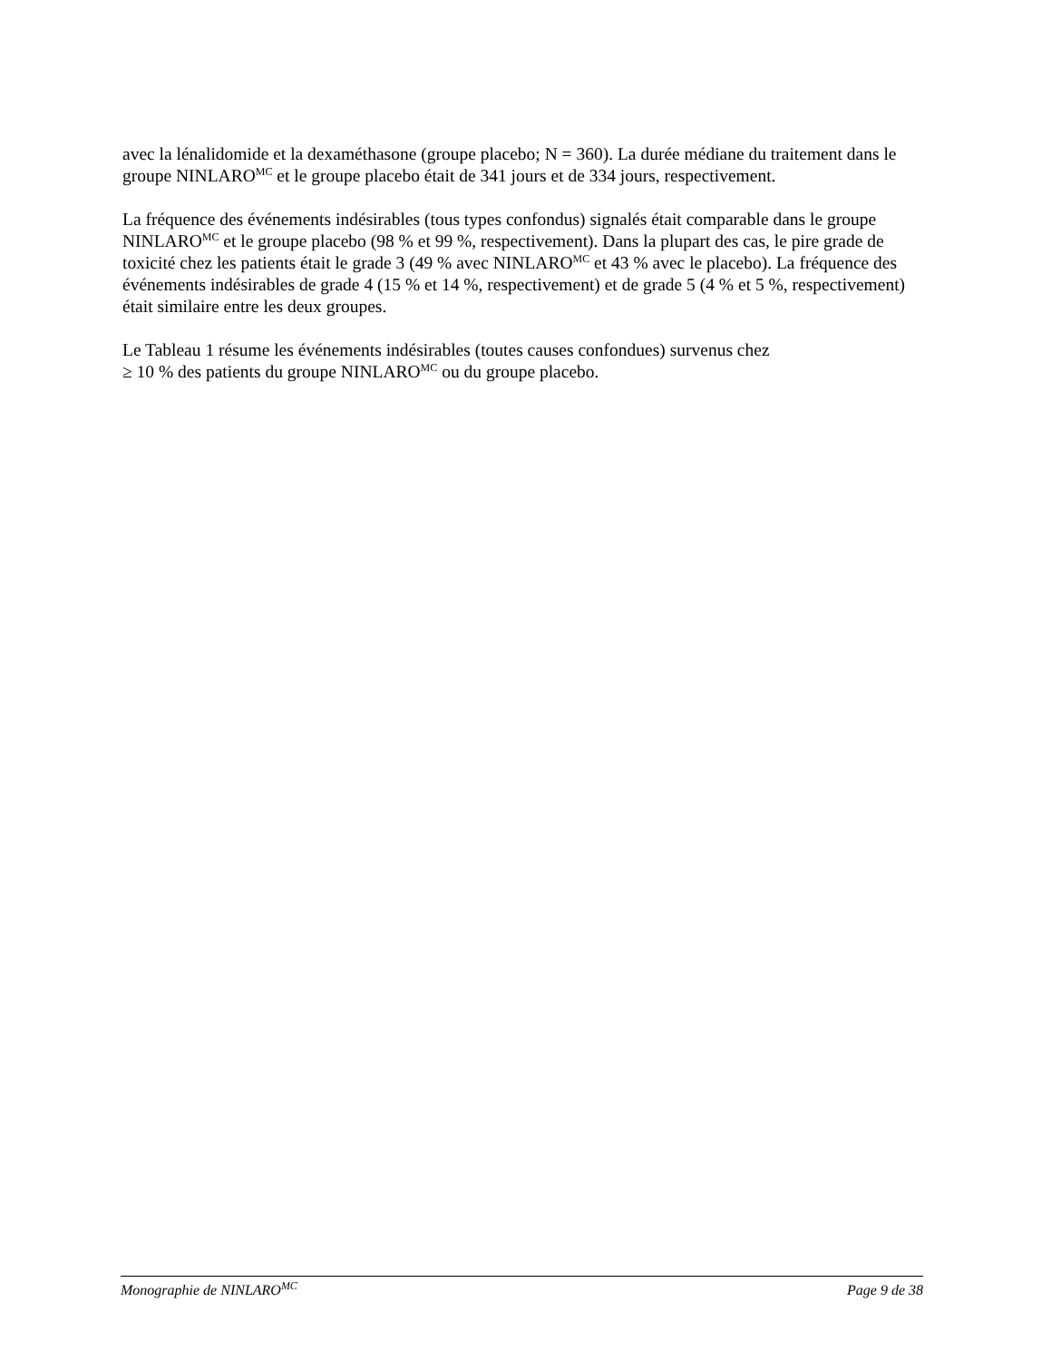avec la lénalidomide et la dexaméthasone (groupe placebo; N = 360). La durée médiane du traitement dans le groupe NINLARO<sup>MC</sup> et le groupe placebo était de 341 jours et de 334 jours, respectivement.
La fréquence des événements indésirables (tous types confondus) signalés était comparable dans le groupe NINLARO<sup>MC</sup> et le groupe placebo (98 % et 99 %, respectivement). Dans la plupart des cas, le pire grade de toxicité chez les patients était le grade 3 (49 % avec NINLARO<sup>MC</sup> et 43 % avec le placebo). La fréquence des événements indésirables de grade 4 (15 % et 14 %, respectivement) et de grade 5 (4 % et 5 %, respectivement) était similaire entre les deux groupes.
Le Tableau 1 résume les événements indésirables (toutes causes confondues) survenus chez
≥ 10 % des patients du groupe NINLARO<sup>MC</sup> ou du groupe placebo.
Monographie de NINLARO<sup>MC</sup> Page 9 de 38